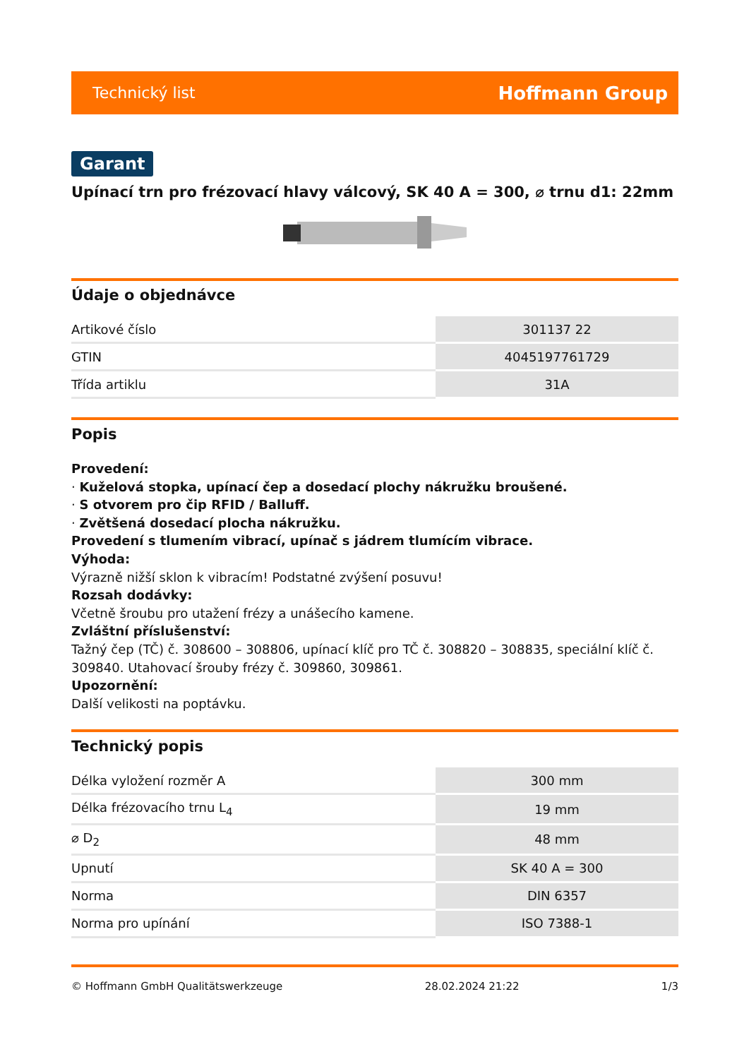Technický list Hoffmann Group
Garant
Upínací trn pro frézovací hlavy válcový, SK 40 A = 300, ⌀ trnu d1: 22mm
Údaje o objednávce
| Artikové číslo | 301137 22 |
| GTIN | 4045197761729 |
| Třída artiklu | 31A |
Popis
Provedení:
· Kuželová stopka, upínací čep a dosedací plochy nákružku broušené.
· S otvorem pro čip RFID / Balluff.
· Zvětšená dosedací plocha nákružku.
Provedení s tlumením vibrací, upínač s jádrem tlumícím vibrace.
Výhoda:
Výrazně nižší sklon k vibracím! Podstatné zvýšení posuvu!
Rozsah dodávky:
Včetně šroubu pro utažení frézy a unášecího kamene.
Zvláštní příslušenství:
Tažný čep (TČ) č. 308600 – 308806, upínací klíč pro TČ č. 308820 – 308835, speciální klíč č. 309840. Utahovací šrouby frézy č. 309860, 309861.
Upozornění:
Další velikosti na poptávku.
Technický popis
| Délka vyložení rozměr A | 300 mm |
| Délka frézovacího trnu L<sub>4</sub> | 19 mm |
| ⌀ D<sub>2</sub> | 48 mm |
| Upnutí | SK 40 A = 300 |
| Norma | DIN 6357 |
| Norma pro upínání | ISO 7388-1 |
© Hoffmann GmbH Qualitätswerkzeuge 28.02.2024 21:22 1/3